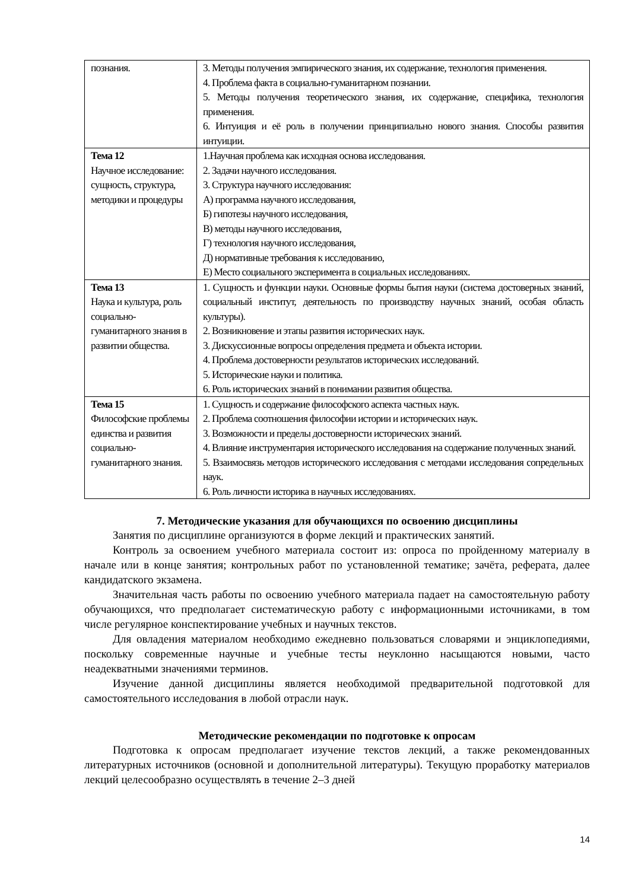| познания. | 3. Методы получения эмпирического знания, их содержание, технология применения. 4. Проблема факта в социально-гуманитарном познании. 5. Методы получения теоретического знания, их содержание, специфика, технология применения. 6. Интуиция и её роль в получении принципиально нового знания. Способы развития интуиции. |
| Тема 12 Научное исследование: сущность, структура, методики и процедуры | 1.Научная проблема как исходная основа исследования. 2. Задачи научного исследования. 3. Структура научного исследования: А) программа научного исследования, Б) гипотезы научного исследования, В) методы научного исследования, Г) технология научного исследования, Д) нормативные требования к исследованию, Е) Место социального эксперимента в социальных исследованиях. |
| Тема 13 Наука и культура, роль социально-гуманитарного знания в развитии общества. | 1. Сущность и функции науки. Основные формы бытия науки (система достоверных знаний, социальный институт, деятельность по производству научных знаний, особая область культуры). 2. Возникновение и этапы развития исторических наук. 3. Дискуссионные вопросы определения предмета и объекта истории. 4. Проблема достоверности результатов исторических исследований. 5. Исторические науки и политика. 6. Роль исторических знаний в понимании развития общества. |
| Тема 15 Философские проблемы единства и развития социально-гуманитарного знания. | 1. Сущность и содержание философского аспекта частных наук. 2. Проблема соотношения философии истории и исторических наук. 3. Возможности и пределы достоверности исторических знаний. 4. Влияние инструментария исторического исследования на содержание полученных знаний. 5. Взаимосвязь методов исторического исследования с методами исследования сопредельных наук. 6. Роль личности историка в научных исследованиях. |
7. Методические указания для обучающихся по освоению дисциплины
Занятия по дисциплине организуются в форме лекций и практических занятий.
Контроль за освоением учебного материала состоит из: опроса по пройденному материалу в начале или в конце занятия; контрольных работ по установленной тематике; зачёта, реферата, далее кандидатского экзамена.
Значительная часть работы по освоению учебного материала падает на самостоятельную работу обучающихся, что предполагает систематическую работу с информационными источниками, в том числе регулярное конспектирование учебных и научных текстов.
Для овладения материалом необходимо ежедневно пользоваться словарями и энциклопедиями, поскольку современные научные и учебные тесты неуклонно насыщаются новыми, часто неадекватными значениями терминов.
Изучение данной дисциплины является необходимой предварительной подготовкой для самостоятельного исследования в любой отрасли наук.
Методические рекомендации по подготовке к опросам
Подготовка к опросам предполагает изучение текстов лекций, а также рекомендованных литературных источников (основной и дополнительной литературы). Текущую проработку материалов лекций целесообразно осуществлять в течение 2–3 дней
14